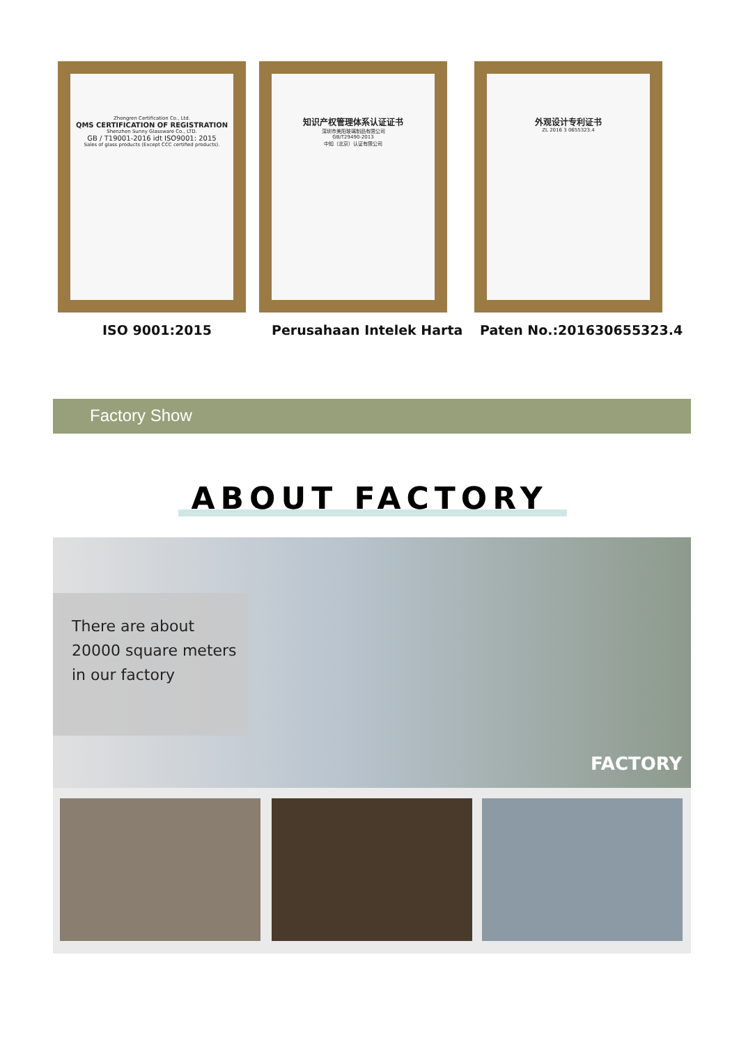Zhongren Certification Co., Ltd.
QMS CERTIFICATION OF REGISTRATION
Shenzhen Sunny Glassware Co., LTD.
GB / T19001-2016 idt ISO9001: 2015
Sales of glass products (Except CCC certified products).
知识产权管理体系认证证书
深圳市美阳玻璃制品有限公司
GB/T29490-2013
中知（北京）认证有限公司
外观设计专利证书
ZL 2016 3 0655323.4
ISO 9001:2015 Perusahaan Intelek Harta Paten No.:201630655323.4
Factory Show
ABOUT FACTORY
There are about 20000 square meters in our factory
FACTORY